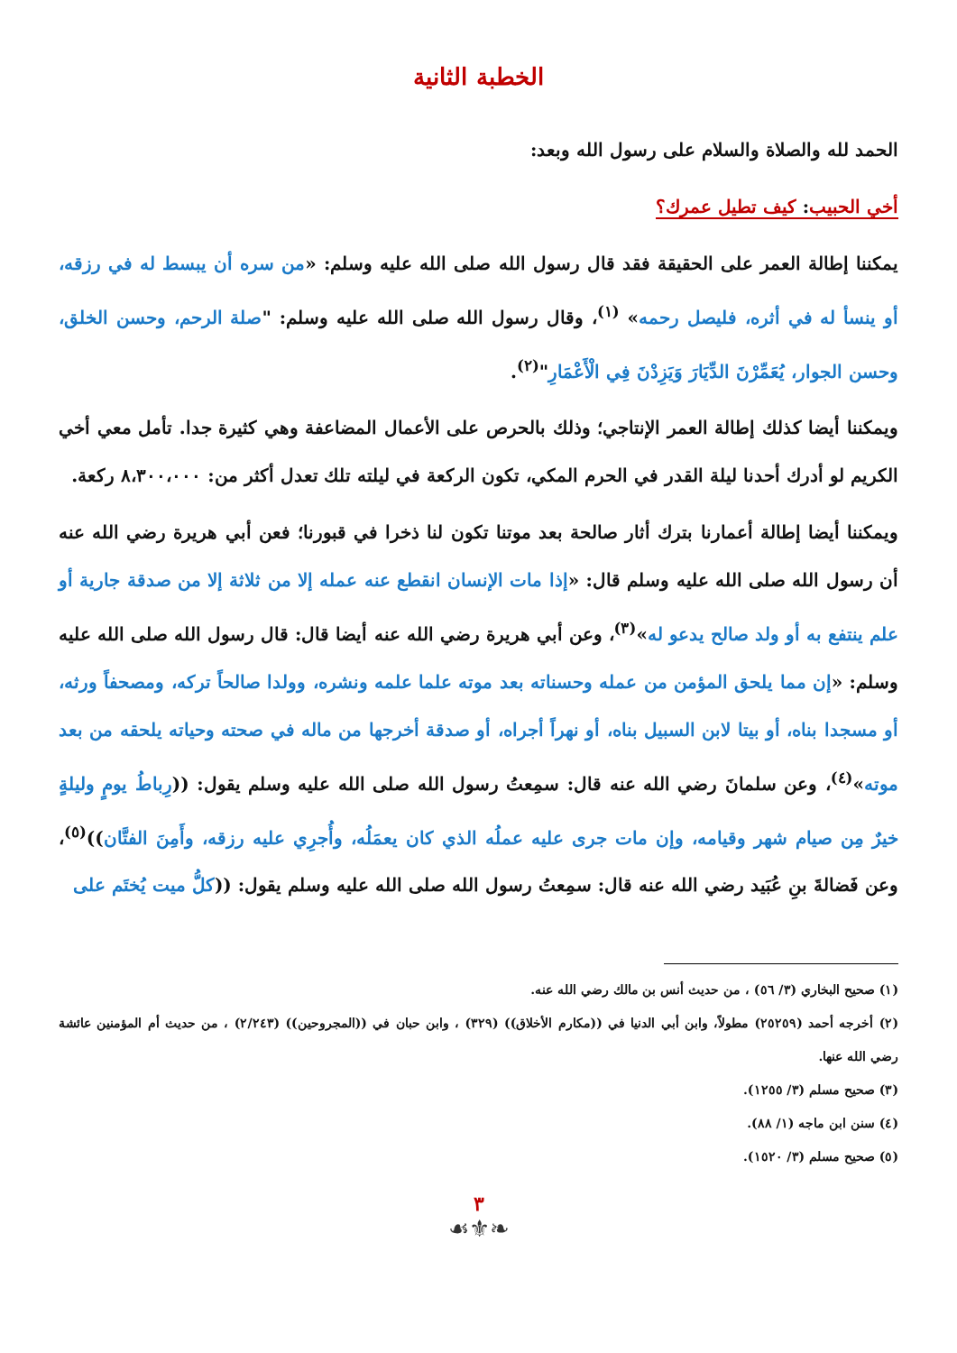الخطبة الثانية
الحمد لله والصلاة والسلام على رسول الله وبعد:
أخي الحبيب: كيف تطيل عمرك؟
يمكننا إطالة العمر على الحقيقة فقد قال رسول الله صلى الله عليه وسلم: «من سره أن يبسط له في رزقه، أو ينسأ له في أثره، فليصل رحمه» <sup>(١)</sup>، وقال رسول الله صلى الله عليه وسلم: "صلة الرحم، وحسن الخلق، وحسن الجوار، يُعَمِّرْنَ الدِّيَارَ وَيَزِدْنَ فِي الْأَعْمَارِ"<sup>(٢)</sup>.
ويمكننا أيضا كذلك إطالة العمر الإنتاجي؛ وذلك بالحرص على الأعمال المضاعفة وهي كثيرة جدا. تأمل معي أخي الكريم لو أدرك أحدنا ليلة القدر في الحرم المكي، تكون الركعة في ليلته تلك تعدل أكثر من: ٨،٣٠٠،٠٠٠ ركعة.
ويمكننا أيضا إطالة أعمارنا بترك أثار صالحة بعد موتنا تكون لنا ذخرا في قبورنا؛ فعن أبي هريرة رضي الله عنه أن رسول الله صلى الله عليه وسلم قال: «إذا مات الإنسان انقطع عنه عمله إلا من ثلاثة إلا من صدقة جارية أو علم ينتفع به أو ولد صالح يدعو له»<sup>(٣)</sup>، وعن أبي هريرة رضي الله عنه أيضا قال: قال رسول الله صلى الله عليه وسلم: «إن مما يلحق المؤمن من عمله وحسناته بعد موته علما علمه ونشره، وولدا صالحاً تركه، ومصحفاً ورثه، أو مسجدا بناه، أو بيتا لابن السبيل بناه، أو نهراً أجراه، أو صدقة أخرجها من ماله في صحته وحياته يلحقه من بعد موته»<sup>(٤)</sup>، وعن سلمانَ رضي الله عنه قال: سمِعتُ رسول الله صلى الله عليه وسلم يقول: ((رِباطُ يومٍ وليلةٍ خيرٌ مِن صيام شهر وقيامه، وإن مات جرى عليه عملُه الذي كان يعمَلُه، وأُجرِي عليه رزقه، وأَمِنَ الفتَّان))<sup>(٥)</sup>، وعن فَضالةَ بنِ عُبَيد رضي الله عنه قال: سمِعتُ رسول الله صلى الله عليه وسلم يقول: ((كلُّ ميت يُختَم على
(١) صحيح البخاري (٣/ ٥٦) ، من حديث أنس بن مالك رضي الله عنه.
(٢) أخرجه أحمد (٢٥٢٥٩) مطولاً، وابن أبي الدنيا في ((مكارم الأخلاق)) (٣٢٩) ، وابن حبان في ((المجروحين)) (٢/٢٤٣) ، من حديث أم المؤمنين عائشة رضي الله عنها.
(٣) صحيح مسلم (٣/ ١٢٥٥).
(٤) سنن ابن ماجه (١/ ٨٨).
(٥) صحيح مسلم (٣/ ١٥٢٠).
٣
❧⚜☙